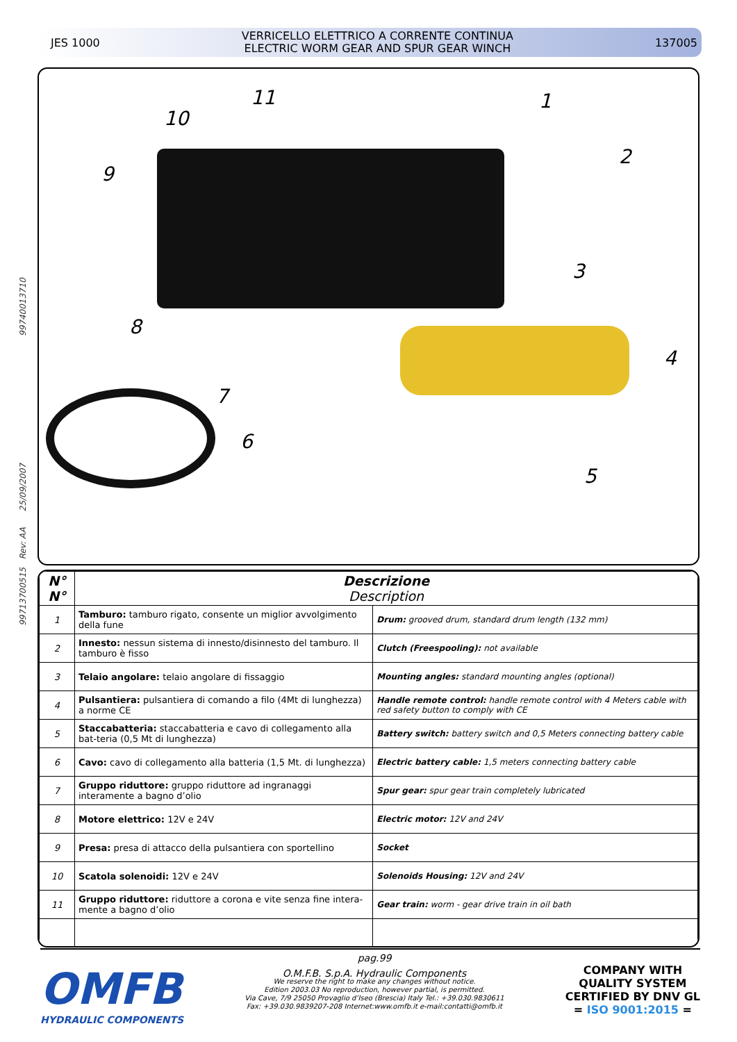JES 1000
VERRICELLO ELETTRICO A CORRENTE CONTINUA
ELECTRIC WORM GEAR AND SPUR GEAR WINCH
137005
99713700515 Rev: AA 25/09/2007 99740013710
11 1
10
2
9
3
8
4
7
6
5
| N° N° | Descrizione Description | |
| --- | --- | --- |
| 1 | Tamburo: tamburo rigato, consente un miglior avvolgimento della fune | Drum: grooved drum, standard drum length (132 mm) |
| 2 | Innesto: nessun sistema di innesto/disinnesto del tamburo. Il tamburo è fisso | Clutch (Freespooling): not available |
| 3 | Telaio angolare: telaio angolare di fissaggio | Mounting angles: standard mounting angles (optional) |
| 4 | Pulsantiera: pulsantiera di comando a filo (4Mt di lunghezza) a norme CE | Handle remote control: handle remote control with 4 Meters cable with red safety button to comply with CE |
| 5 | Staccabatteria: staccabatteria e cavo di collegamento alla bat-teria (0,5 Mt di lunghezza) | Battery switch: battery switch and 0,5 Meters connecting battery cable |
| 6 | Cavo: cavo di collegamento alla batteria (1,5 Mt. di lunghezza) | Electric battery cable: 1,5 meters connecting battery cable |
| 7 | Gruppo riduttore: gruppo riduttore ad ingranaggi interamente a bagno d’olio | Spur gear: spur gear train completely lubricated |
| 8 | Motore elettrico: 12V e 24V | Electric motor: 12V and 24V |
| 9 | Presa: presa di attacco della pulsantiera con sportellino | Socket |
| 10 | Scatola solenoidi: 12V e 24V | Solenoids Housing: 12V and 24V |
| 11 | Gruppo riduttore: riduttore a corona e vite senza fine intera-mente a bagno d’olio | Gear train: worm - gear drive train in oil bath |
OMFB
HYDRAULIC COMPONENTS
pag.99
O.M.F.B. S.p.A. Hydraulic Components
We reserve the right to make any changes without notice.
Edition 2003.03 No reproduction, however partial, is permitted.
Via Cave, 7/9 25050 Provaglio d’Iseo (Brescia) Italy Tel.: +39.030.9830611
Fax: +39.030.9839207-208 Internet:www.omfb.it e-mail:contatti@omfb.it
COMPANY WITH
QUALITY SYSTEM
CERTIFIED BY DNV GL
= ISO 9001:2015 =